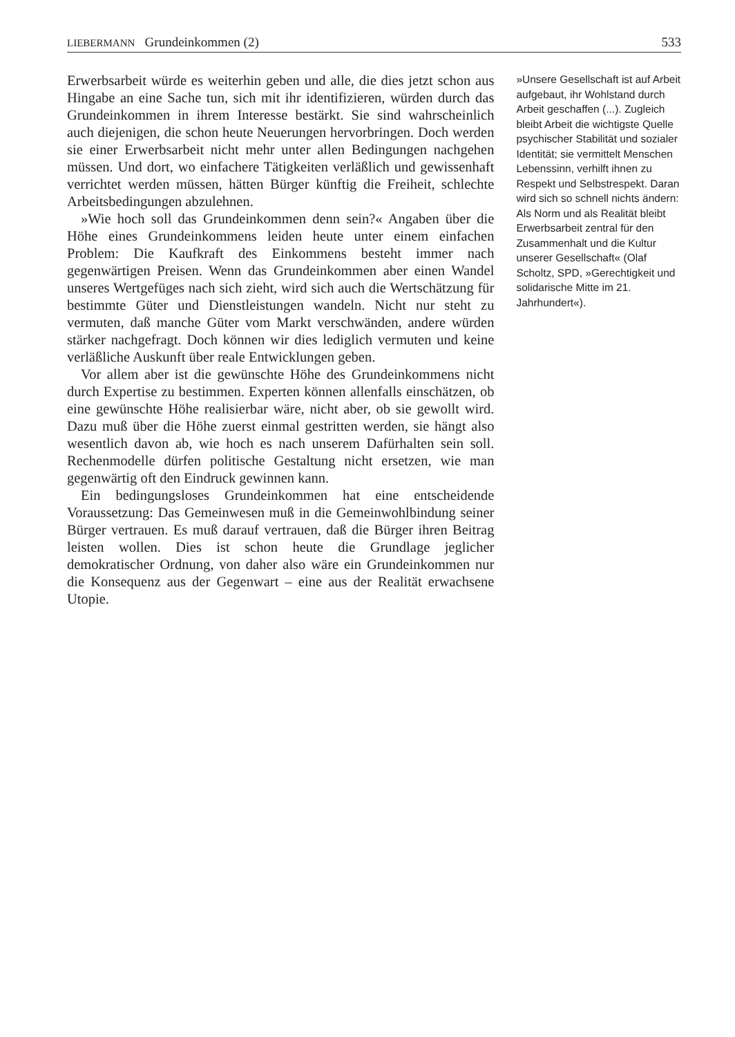LIEBERMANN Grundeinkommen (2) 533
Erwerbsarbeit würde es weiterhin geben und alle, die dies jetzt schon aus Hingabe an eine Sache tun, sich mit ihr identifizieren, würden durch das Grundeinkommen in ihrem Interesse bestärkt. Sie sind wahrscheinlich auch diejenigen, die schon heute Neuerungen hervorbringen. Doch werden sie einer Erwerbsarbeit nicht mehr unter allen Bedingungen nachgehen müssen. Und dort, wo einfachere Tätigkeiten verläßlich und gewissenhaft verrichtet werden müssen, hätten Bürger künftig die Freiheit, schlechte Arbeitsbedingungen abzulehnen.
»Wie hoch soll das Grundeinkommen denn sein?« Angaben über die Höhe eines Grundeinkommens leiden heute unter einem einfachen Problem: Die Kaufkraft des Einkommens besteht immer nach gegenwärtigen Preisen. Wenn das Grundeinkommen aber einen Wandel unseres Wertgefüges nach sich zieht, wird sich auch die Wertschätzung für bestimmte Güter und Dienstleistungen wandeln. Nicht nur steht zu vermuten, daß manche Güter vom Markt verschwänden, andere würden stärker nachgefragt. Doch können wir dies lediglich vermuten und keine verläßliche Auskunft über reale Entwicklungen geben.
Vor allem aber ist die gewünschte Höhe des Grundeinkommens nicht durch Expertise zu bestimmen. Experten können allenfalls einschätzen, ob eine gewünschte Höhe realisierbar wäre, nicht aber, ob sie gewollt wird. Dazu muß über die Höhe zuerst einmal gestritten werden, sie hängt also wesentlich davon ab, wie hoch es nach unserem Dafürhalten sein soll. Rechenmodelle dürfen politische Gestaltung nicht ersetzen, wie man gegenwärtig oft den Eindruck gewinnen kann.
Ein bedingungsloses Grundeinkommen hat eine entscheidende Voraussetzung: Das Gemeinwesen muß in die Gemeinwohlbindung seiner Bürger vertrauen. Es muß darauf vertrauen, daß die Bürger ihren Beitrag leisten wollen. Dies ist schon heute die Grundlage jeglicher demokratischer Ordnung, von daher also wäre ein Grundeinkommen nur die Konsequenz aus der Gegenwart – eine aus der Realität erwachsene Utopie.
»Unsere Gesellschaft ist auf Arbeit aufgebaut, ihr Wohlstand durch Arbeit geschaffen (...). Zugleich bleibt Arbeit die wichtigste Quelle psychischer Stabilität und sozialer Identität; sie vermittelt Menschen Lebenssinn, verhilft ihnen zu Respekt und Selbstrespekt. Daran wird sich so schnell nichts ändern: Als Norm und als Realität bleibt Erwerbsarbeit zentral für den Zusammenhalt und die Kultur unserer Gesellschaft« (Olaf Scholtz, SPD, »Gerechtigkeit und solidarische Mitte im 21. Jahrhundert«).